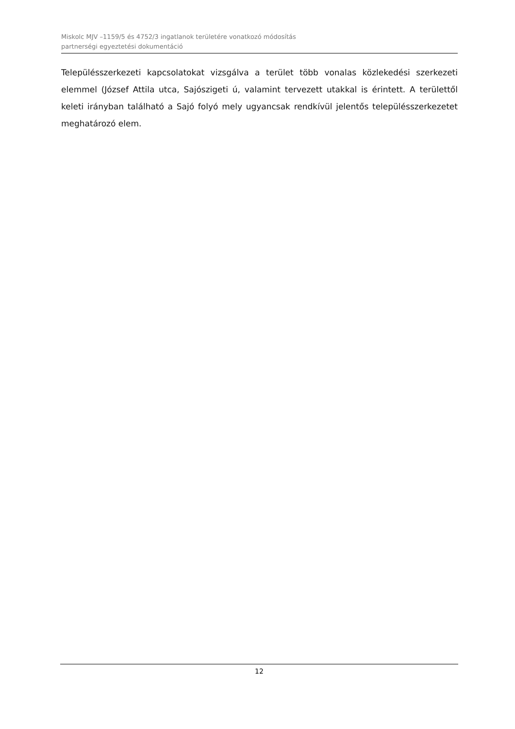Miskolc MJV –1159/5 és 4752/3 ingatlanok területére vonatkozó módosítás
partnerségi egyeztetési dokumentáció
Településszerkezeti kapcsolatokat vizsgálva a terület több vonalas közlekedési szerkezeti elemmel (József Attila utca, Sajószigeti ú, valamint tervezett utakkal is érintett. A területtől keleti irányban található a Sajó folyó mely ugyancsak rendkívül jelentős településszerkezetet meghatározó elem.
12